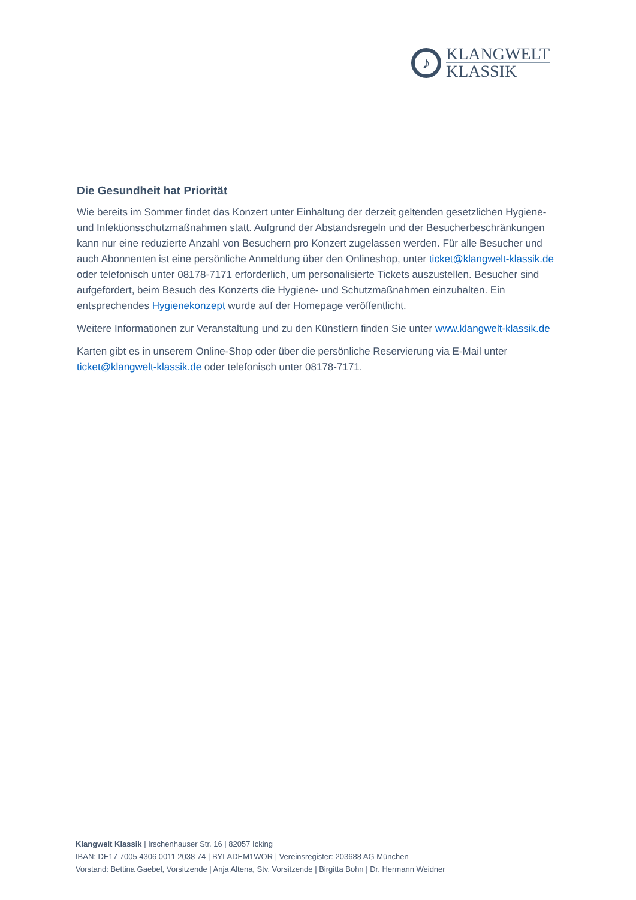♪
KLANGWELT
KLASSIK
Die Gesundheit hat Priorität
Wie bereits im Sommer findet das Konzert unter Einhaltung der derzeit geltenden gesetzlichen Hygiene- und Infektionsschutzmaßnahmen statt. Aufgrund der Abstandsregeln und der Besucherbeschränkungen kann nur eine reduzierte Anzahl von Besuchern pro Konzert zugelassen werden. Für alle Besucher und auch Abonnenten ist eine persönliche Anmeldung über den Onlineshop, unter ticket@klangwelt-klassik.de oder telefonisch unter 08178-7171 erforderlich, um personalisierte Tickets auszustellen. Besucher sind aufgefordert, beim Besuch des Konzerts die Hygiene- und Schutzmaßnahmen einzuhalten. Ein entsprechendes Hygienekonzept wurde auf der Homepage veröffentlicht.
Weitere Informationen zur Veranstaltung und zu den Künstlern finden Sie unter www.klangwelt-klassik.de
Karten gibt es in unserem Online-Shop oder über die persönliche Reservierung via E-Mail unter ticket@klangwelt-klassik.de oder telefonisch unter 08178-7171.
Klangwelt Klassik | Irschenhauser Str. 16 | 82057 Icking
IBAN: DE17 7005 4306 0011 2038 74 | BYLADEM1WOR | Vereinsregister: 203688 AG München
Vorstand: Bettina Gaebel, Vorsitzende | Anja Altena, Stv. Vorsitzende | Birgitta Bohn | Dr. Hermann Weidner